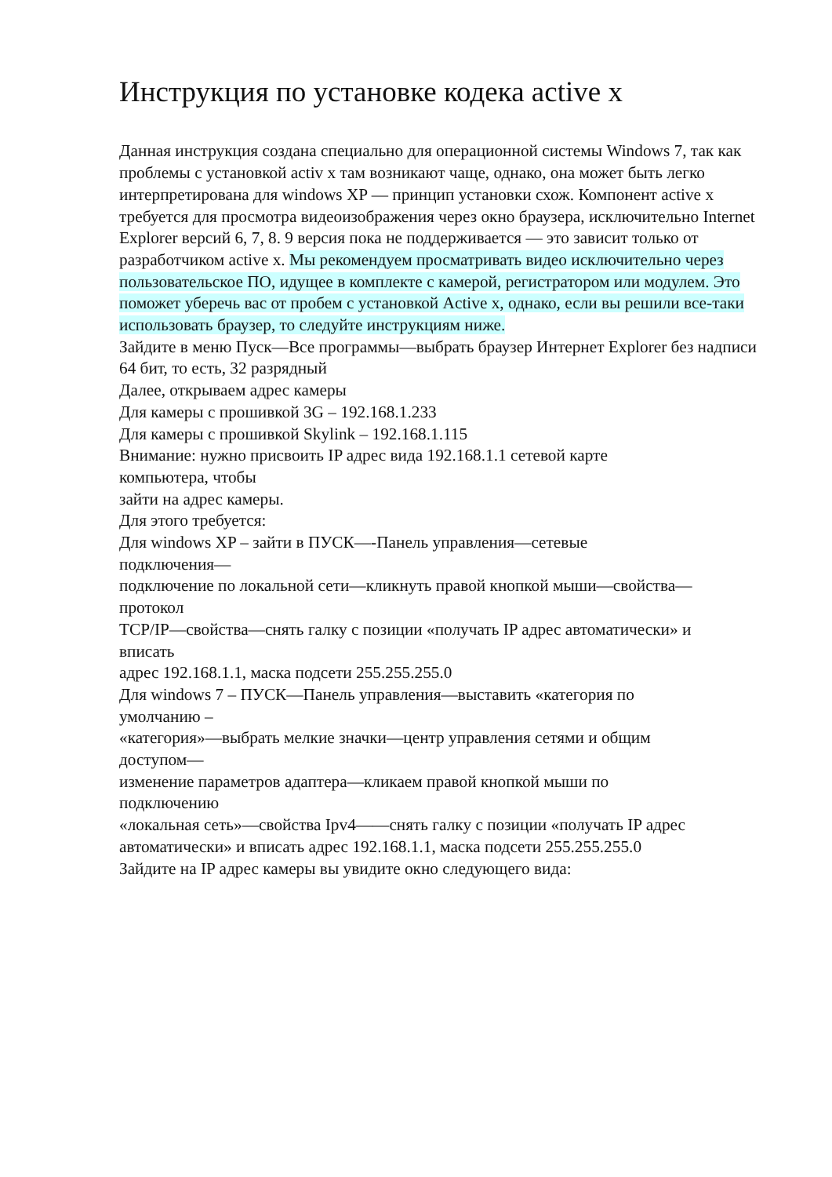Инструкция по установке кодека active x
Данная инструкция создана специально для операционной системы Windows 7, так как проблемы с установкой activ x там возникают чаще, однако, она может быть легко интерпретирована для windows XP — принцип установки схож. Компонент active x требуется для просмотра видеоизображения через окно браузера, исключительно Internet Explorer версий 6, 7, 8. 9 версия пока не поддерживается — это зависит только от разработчиком active x. Мы рекомендуем просматривать видео исключительно через пользовательское ПО, идущее в комплекте с камерой, регистратором или модулем. Это поможет уберечь вас от пробем с установкой Active x, однако, если вы решили все-таки использовать браузер, то следуйте инструкциям ниже.
Зайдите в меню Пуск—Все программы—выбрать браузер Интернет Explorer без надписи
64 бит, то есть, 32 разрядный
Далее, открываем адрес камеры
Для камеры с прошивкой 3G – 192.168.1.233
Для камеры с прошивкой Skylink – 192.168.1.115
Внимание: нужно присвоить IP адрес вида 192.168.1.1 сетевой карте
компьютера, чтобы
зайти на адрес камеры.
Для этого требуется:
Для windows XP – зайти в ПУСК—-Панель управления—сетевые
подключения—
подключение по локальной сети—кликнуть правой кнопкой мыши—свойства—
протокол
TCP/IP—свойства—снять галку с позиции «получать IP адрес автоматически» и
вписать
адрес 192.168.1.1, маска подсети 255.255.255.0
Для windows 7 – ПУСК—Панель управления—выставить «категория по
умолчанию –
«категория»—выбрать мелкие значки—центр управления сетями и общим
доступом—
изменение параметров адаптера—кликаем правой кнопкой мыши по
подключению
«локальная сеть»—свойства Ipv4——снять галку с позиции «получать IP адрес автоматически» и вписать адрес 192.168.1.1, маска подсети 255.255.255.0
Зайдите на IP адрес камеры вы увидите окно следующего вида: